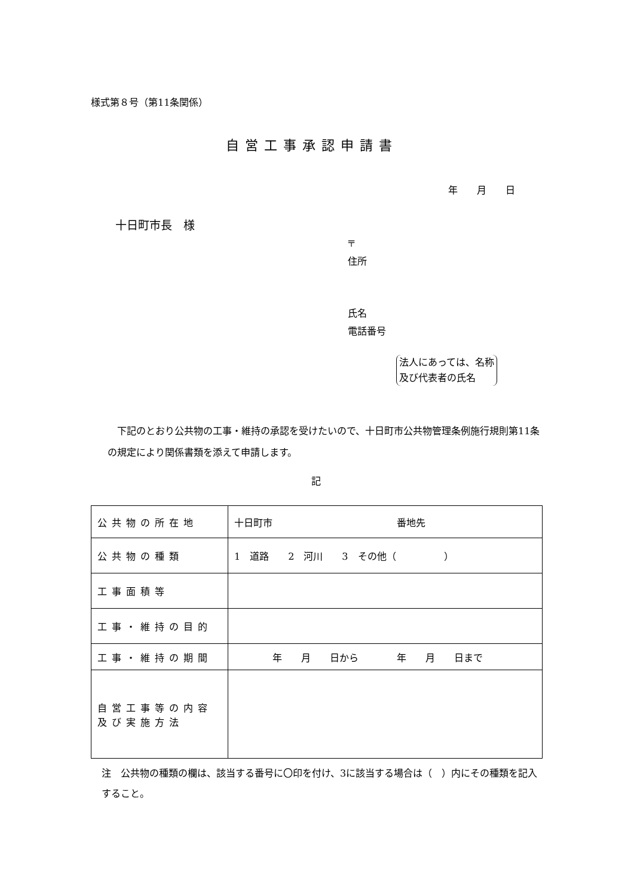様式第８号（第11条関係）
自営工事承認申請書
年　　月　　日
十日町市長　様
〒
住所
氏名
電話番号
法人にあっては、名称
及び代表者の氏名
　下記のとおり公共物の工事・維持の承認を受けたいので、十日町市公共物管理条例施行規則第11条の規定により関係書類を添えて申請します。
記
| 公共物の所在地 | 十日町市 番地先 |
| 公共物の種類 | 1 道路 2 河川 3 その他（ ） |
| 工事面積等 | |
| 工事・維持の目的 | |
| 工事・維持の期間 | 年 月 日から 年 月 日まで |
| 自営工事等の内容及び実施方法 | |
注　公共物の種類の欄は、該当する番号に〇印を付け、3に該当する場合は（　）内にその種類を記入すること。